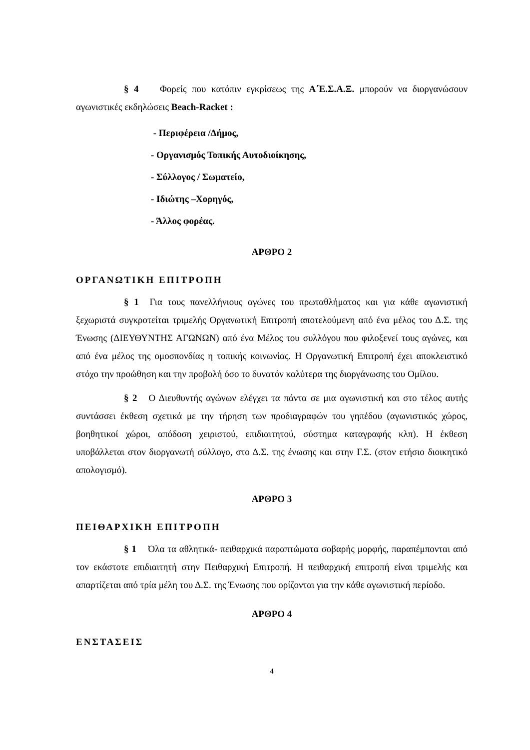§ 4 Φορείς που κατόπιν εγκρίσεως της Α΄Ε.Σ.Α.Ξ. μπορούν να διοργανώσουν αγωνιστικές εκδηλώσεις Beach-Racket :
- Περιφέρεια /Δήμος,
- Οργανισμός Τοπικής Αυτοδιοίκησης,
- Σύλλογος / Σωματείο,
- Ιδιώτης –Χορηγός,
- Άλλος φορέας.
ΑΡΘΡΟ 2
ΟΡΓΑΝΩΤΙΚΗ ΕΠΙΤΡΟΠΗ
§ 1 Για τους πανελλήνιους αγώνες του πρωταθλήματος και για κάθε αγωνιστική ξεχωριστά συγκροτείται τριμελής Οργανωτική Επιτροπή αποτελούμενη από ένα μέλος του Δ.Σ. της Ένωσης (ΔΙΕΥΘΥΝΤΗΣ ΑΓΩΝΩΝ) από ένα Μέλος του συλλόγου που φιλοξενεί τους αγώνες, και από ένα μέλος της ομοσπονδίας η τοπικής κοινωνίας. Η Οργανωτική Επιτροπή έχει αποκλειστικό στόχο την προώθηση και την προβολή όσο το δυνατόν καλύτερα της διοργάνωσης του Ομίλου.
§ 2 Ο Διευθυντής αγώνων ελέγχει τα πάντα σε μια αγωνιστική και στο τέλος αυτής συντάσσει έκθεση σχετικά με την τήρηση των προδιαγραφών του γηπέδου (αγωνιστικός χώρος, βοηθητικοί χώροι, απόδοση χειριστού, επιδιαιτητού, σύστημα καταγραφής κλπ). Η έκθεση υποβάλλεται στον διοργανωτή σύλλογο, στο Δ.Σ. της ένωσης και στην Γ.Σ. (στον ετήσιο διοικητικό απολογισμό).
ΑΡΘΡΟ 3
ΠΕΙΘΑΡΧΙΚΗ ΕΠΙΤΡΟΠΗ
§ 1 Όλα τα αθλητικά- πειθαρχικά παραπτώματα σοβαρής μορφής, παραπέμπονται από τον εκάστοτε επιδιαιτητή στην Πειθαρχική Επιτροπή. Η πειθαρχική επιτροπή είναι τριμελής και απαρτίζεται από τρία μέλη του Δ.Σ. της Ένωσης που ορίζονται για την κάθε αγωνιστική περίοδο.
ΑΡΘΡΟ 4
ΕΝΣΤΑΣΕΙΣ
4